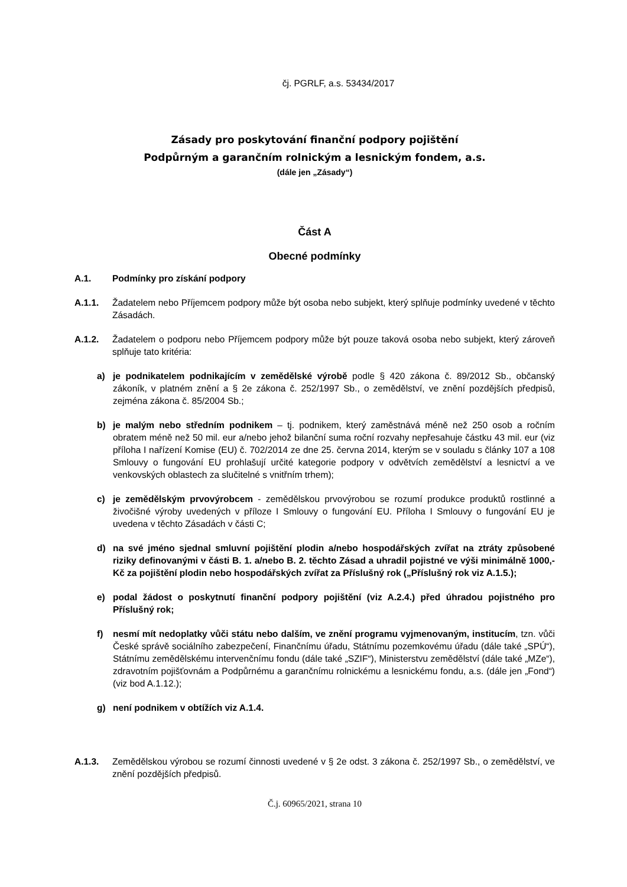čj. PGRLF, a.s. 53434/2017
Zásady pro poskytování finanční podpory pojištění
Podpůrným a garančním rolnickým a lesnickým fondem, a.s.
(dále jen „Zásady“)
Část A
Obecné podmínky
A.1. Podmínky pro získání podpory
A.1.1. Žadatelem nebo Příjemcem podpory může být osoba nebo subjekt, který splňuje podmínky uvedené v těchto Zásadách.
A.1.2. Žadatelem o podporu nebo Příjemcem podpory může být pouze taková osoba nebo subjekt, který zároveň splňuje tato kritéria:
a) je podnikatelem podnikajícím v zemědělské výrobě podle § 420 zákona č. 89/2012 Sb., občanský zákoník, v platném znění a § 2e zákona č. 252/1997 Sb., o zemědělství, ve znění pozdějších předpisů, zejména zákona č. 85/2004 Sb.;
b) je malým nebo středním podnikem – tj. podnikem, který zaměstnává méně než 250 osob a ročním obratem méně než 50 mil. eur a/nebo jehož bilanční suma roční rozvahy nepřesahuje částku 43 mil. eur (viz příloha I nařízení Komise (EU) č. 702/2014 ze dne 25. června 2014, kterým se v souladu s články 107 a 108 Smlouvy o fungování EU prohlašují určité kategorie podpory v odvětvích zemědělství a lesnictví a ve venkovských oblastech za slučitelné s vnitřním trhem);
c) je zemědělským prvovýrobcem - zemědělskou prvovýrobou se rozumí produkce produktů rostlinné a živočišné výroby uvedených v příloze I Smlouvy o fungování EU. Příloha I Smlouvy o fungování EU je uvedena v těchto Zásadách v části C;
d) na své jméno sjednal smluvní pojištění plodin a/nebo hospodářských zvířat na ztráty způsobené riziky definovanými v části B. 1. a/nebo B. 2. těchto Zásad a uhradil pojistné ve výši minimálně 1000,- Kč za pojištění plodin nebo hospodářských zvířat za Příslušný rok („Příslušný rok viz A.1.5.);
e) podal žádost o poskytnutí finanční podpory pojištění (viz A.2.4.) před úhradou pojistného pro Příslušný rok;
f) nesmí mít nedoplatky vůči státu nebo dalším, ve znění programu vyjmenovaným, institucím, tzn. vůči České správě sociálního zabezpečení, Finančnímu úřadu, Státnímu pozemkovému úřadu (dále také „SPÚ“), Státnímu zemědělskému intervenčnímu fondu (dále také „SZIF“), Ministerstvu zemědělství (dále také „MZe“), zdravotním pojišťovnám a Podpůrnému a garančnímu rolnickému a lesnickému fondu, a.s. (dále jen „Fond“) (viz bod A.1.12.);
g) není podnikem v obtížích viz A.1.4.
A.1.3. Zemědělskou výrobou se rozumí činnosti uvedené v § 2e odst. 3 zákona č. 252/1997 Sb., o zemědělství, ve znění pozdějších předpisů.
Č.j. 60965/2021, strana 10